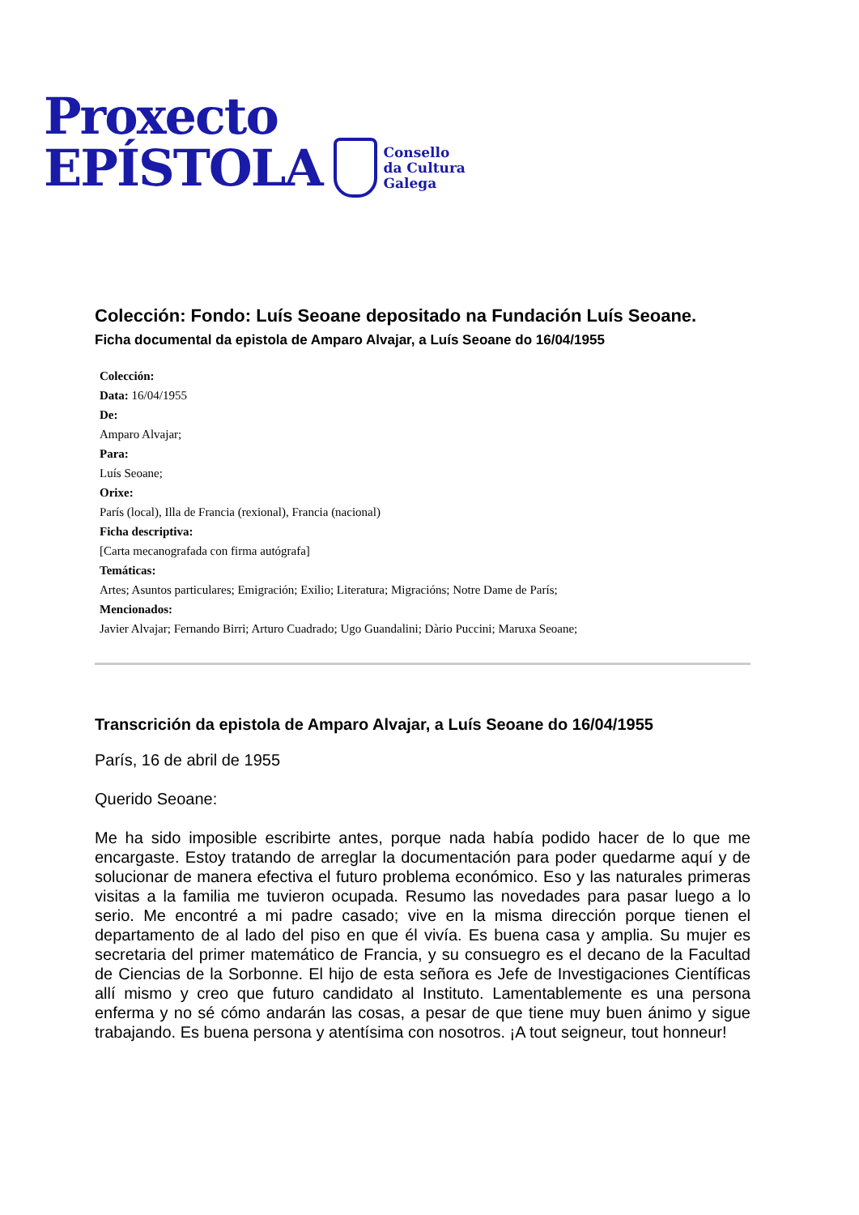Proxecto
EPÍSTOLA
Consello
da Cultura
Galega
Colección: Fondo: Luís Seoane depositado na Fundación Luís Seoane.
Ficha documental da epistola de Amparo Alvajar, a Luís Seoane do 16/04/1955
Colección:
Data: 16/04/1955
De:
Amparo Alvajar;
Para:
Luís Seoane;
Orixe:
París (local), Illa de Francia (rexional), Francia (nacional)
Ficha descriptiva:
[Carta mecanografada con firma autógrafa]
Temáticas:
Artes; Asuntos particulares; Emigración; Exilio; Literatura; Migracións; Notre Dame de París;
Mencionados:
Javier Alvajar; Fernando Birri; Arturo Cuadrado; Ugo Guandalini; Dàrio Puccini; Maruxa Seoane;
Transcrición da epistola de Amparo Alvajar, a Luís Seoane do 16/04/1955
París, 16 de abril de 1955
Querido Seoane:
Me ha sido imposible escribirte antes, porque nada había podido hacer de lo que me encargaste. Estoy tratando de arreglar la documentación para poder quedarme aquí y de solucionar de manera efectiva el futuro problema económico. Eso y las naturales primeras visitas a la familia me tuvieron ocupada. Resumo las novedades para pasar luego a lo serio. Me encontré a mi padre casado; vive en la misma dirección porque tienen el departamento de al lado del piso en que él vivía. Es buena casa y amplia. Su mujer es secretaria del primer matemático de Francia, y su consuegro es el decano de la Facultad de Ciencias de la Sorbonne. El hijo de esta señora es Jefe de Investigaciones Científicas allí mismo y creo que futuro candidato al Instituto. Lamentablemente es una persona enferma y no sé cómo andarán las cosas, a pesar de que tiene muy buen ánimo y sigue trabajando. Es buena persona y atentísima con nosotros. ¡A tout seigneur, tout honneur!